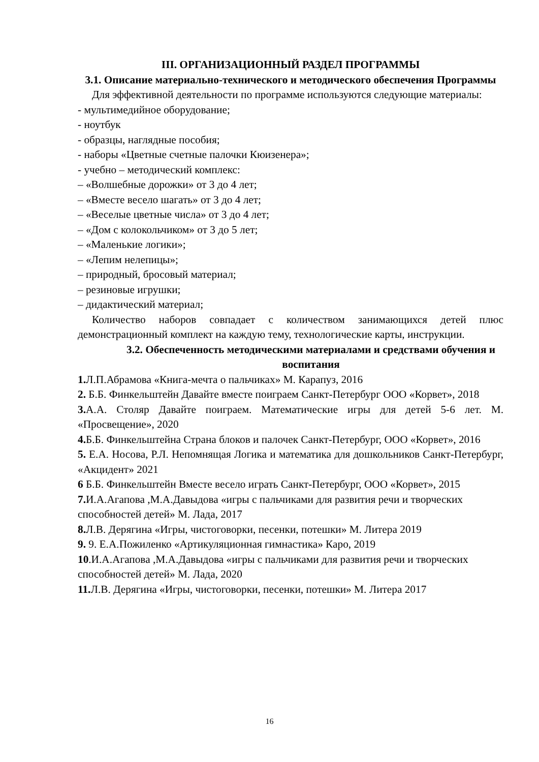III. ОРГАНИЗАЦИОННЫЙ РАЗДЕЛ ПРОГРАММЫ
3.1. Описание материально-технического и методического обеспечения Программы
Для эффективной деятельности по программе используются следующие материалы:
- мультимедийное оборудование;
- ноутбук
- образцы, наглядные пособия;
- наборы «Цветные счетные палочки Кюизенера»;
- учебно – методический комплекс:
– «Волшебные дорожки» от 3 до 4 лет;
– «Вместе весело шагать» от 3 до 4 лет;
– «Веселые цветные числа» от 3 до 4 лет;
– «Дом с колокольчиком» от 3 до 5 лет;
– «Маленькие логики»;
– «Лепим нелепицы»;
– природный, бросовый материал;
– резиновые игрушки;
– дидактический материал;
Количество наборов совпадает с количеством занимающихся детей плюс демонстрационный комплект на каждую тему, технологические карты, инструкции.
3.2. Обеспеченность методическими материалами и средствами обучения и воспитания
1. Л.П.Абрамова «Книга-мечта о пальчиках» М. Карапуз, 2016
2. Б.Б. Финкельштейн Давайте вместе поиграем Санкт-Петербург ООО «Корвет», 2018
3. А.А. Столяр Давайте поиграем. Математические игры для детей 5-6 лет. М. «Просвещение», 2020
4. Б.Б. Финкельштейна Страна блоков и палочек Санкт-Петербург, ООО «Корвет», 2016
5. Е.А. Носова, Р.Л. Непомнящая Логика и математика для дошкольников Санкт-Петербург, «Акцидент» 2021
6 Б.Б. Финкельштейн Вместе весело играть Санкт-Петербург, ООО «Корвет», 2015
7. И.А.Агапова ,М.А.Давыдова «игры с пальчиками для развития речи и творческих способностей детей» М. Лада, 2017
8. Л.В. Дерягина «Игры, чистоговорки, песенки, потешки» М. Литера 2019
9. 9. Е.А.Пожиленко «Артикуляционная гимнастика» Каро, 2019
10.И.А.Агапова ,М.А.Давыдова «игры с пальчиками для развития речи и творческих способностей детей» М. Лада, 2020
11. Л.В. Дерягина «Игры, чистоговорки, песенки, потешки» М. Литера 2017
16